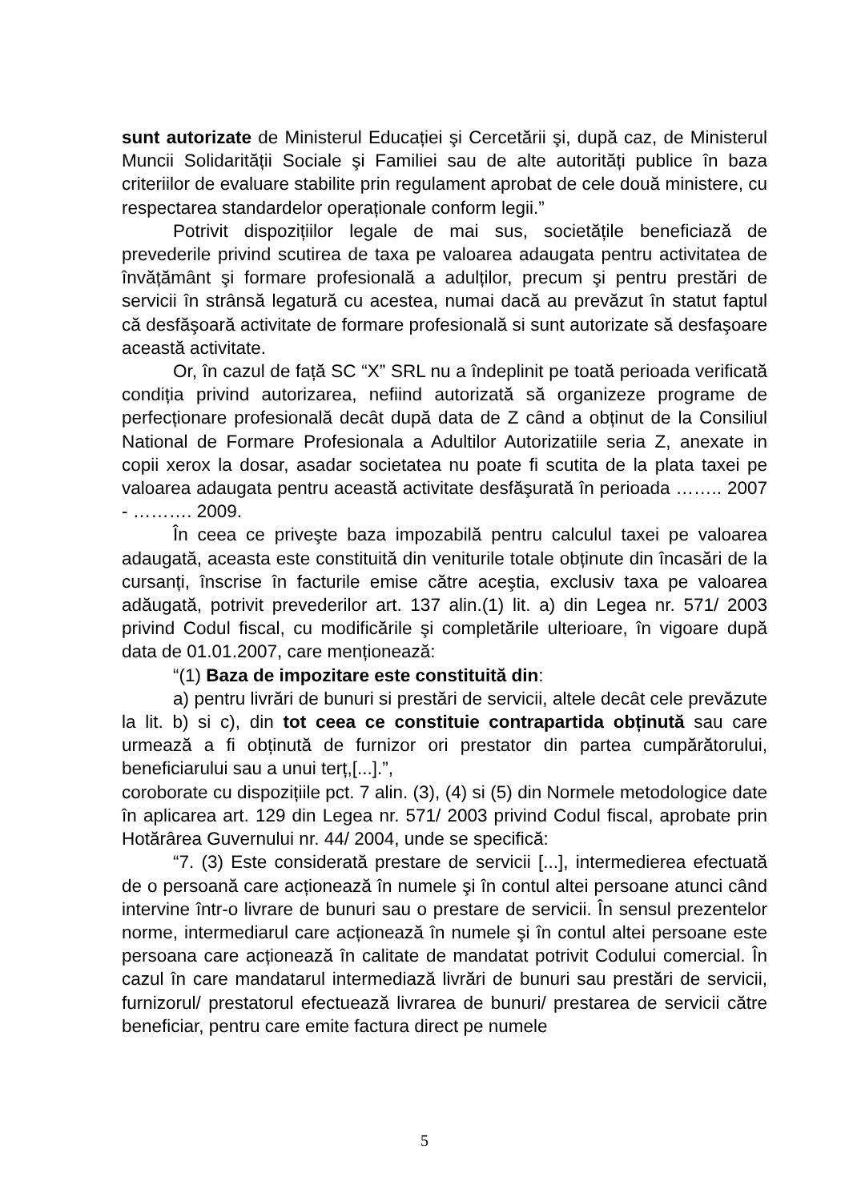sunt autorizate de Ministerul Educației şi Cercetării şi, după caz, de Ministerul Muncii Solidarității Sociale şi Familiei sau de alte autorități publice în baza criteriilor de evaluare stabilite prin regulament aprobat de cele două ministere, cu respectarea standardelor operaționale conform legii.”
Potrivit dispozițiilor legale de mai sus, societățile beneficiază de prevederile privind scutirea de taxa pe valoarea adaugata pentru activitatea de învățământ şi formare profesională a adulților, precum şi pentru prestări de servicii în strânsă legatură cu acestea, numai dacă au prevăzut în statut faptul că desfăşoară activitate de formare profesională si sunt autorizate să desfaşoare această activitate.
Or, în cazul de față SC “X” SRL nu a îndeplinit pe toată perioada verificată condiția privind autorizarea, nefiind autorizată să organizeze programe de perfecționare profesională decât după data de Z când a obținut de la Consiliul National de Formare Profesionala a Adultilor Autorizatiile seria Z, anexate in copii xerox la dosar, asadar societatea nu poate fi scutita de la plata taxei pe valoarea adaugata pentru această activitate desfăşurată în perioada …….. 2007 - ………. 2009.
În ceea ce priveşte baza impozabilă pentru calculul taxei pe valoarea adaugată, aceasta este constituită din veniturile totale obținute din încasări de la cursanți, înscrise în facturile emise către aceştia, exclusiv taxa pe valoarea adăugată, potrivit prevederilor art. 137 alin.(1) lit. a) din Legea nr. 571/ 2003 privind Codul fiscal, cu modificările şi completările ulterioare, în vigoare după data de 01.01.2007, care menționează:
“(1) Baza de impozitare este constituită din:
a) pentru livrări de bunuri si prestări de servicii, altele decât cele prevăzute la lit. b) si c), din tot ceea ce constituie contrapartida obținută sau care urmează a fi obținută de furnizor ori prestator din partea cumpărătorului, beneficiarului sau a unui terț,[...].”,
coroborate cu dispozițiile pct. 7 alin. (3), (4) si (5) din Normele metodologice date în aplicarea art. 129 din Legea nr. 571/ 2003 privind Codul fiscal, aprobate prin Hotărârea Guvernului nr. 44/ 2004, unde se specifică:
“7. (3) Este considerată prestare de servicii [...], intermedierea efectuată de o persoană care acționează în numele şi în contul altei persoane atunci când intervine într-o livrare de bunuri sau o prestare de servicii. În sensul prezentelor norme, intermediarul care acționează în numele şi în contul altei persoane este persoana care acționează în calitate de mandatat potrivit Codului comercial. În cazul în care mandatarul intermediază livrări de bunuri sau prestări de servicii, furnizorul/ prestatorul efectuează livrarea de bunuri/ prestarea de servicii către beneficiar, pentru care emite factura direct pe numele
5